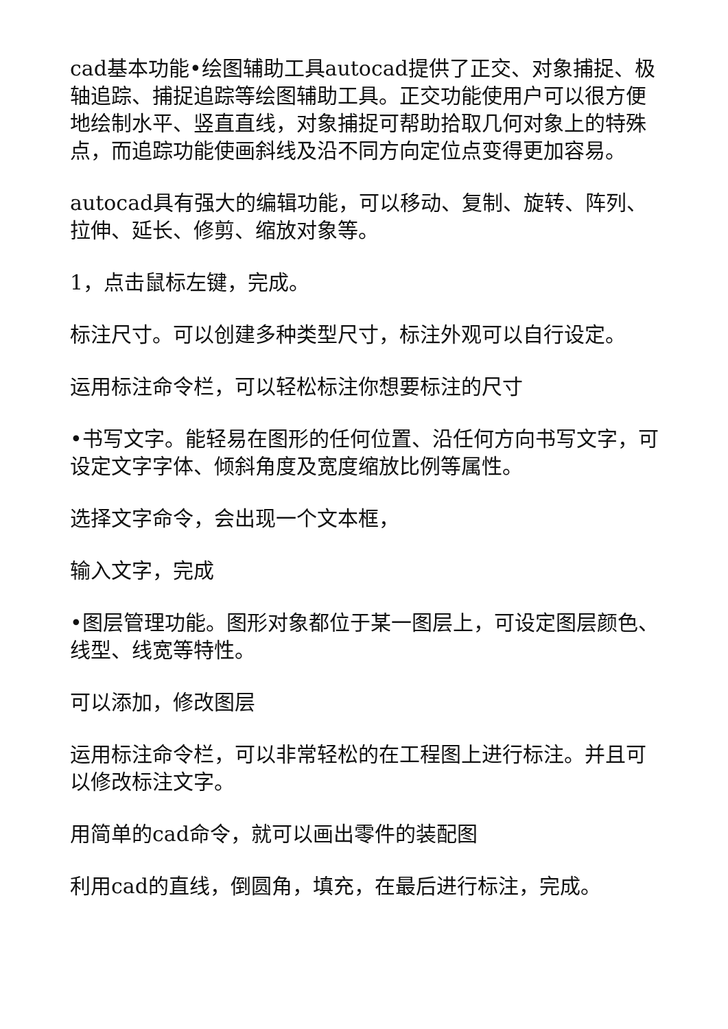cad基本功能•绘图辅助工具autocad提供了正交、对象捕捉、极轴追踪、捕捉追踪等绘图辅助工具。正交功能使用户可以很方便地绘制水平、竖直直线，对象捕捉可帮助拾取几何对象上的特殊点，而追踪功能使画斜线及沿不同方向定位点变得更加容易。
autocad具有强大的编辑功能，可以移动、复制、旋转、阵列、拉伸、延长、修剪、缩放对象等。
1，点击鼠标左键，完成。
标注尺寸。可以创建多种类型尺寸，标注外观可以自行设定。
运用标注命令栏，可以轻松标注你想要标注的尺寸
•书写文字。能轻易在图形的任何位置、沿任何方向书写文字，可设定文字字体、倾斜角度及宽度缩放比例等属性。
选择文字命令，会出现一个文本框，
输入文字，完成
•图层管理功能。图形对象都位于某一图层上，可设定图层颜色、线型、线宽等特性。
可以添加，修改图层
运用标注命令栏，可以非常轻松的在工程图上进行标注。并且可以修改标注文字。
用简单的cad命令，就可以画出零件的装配图
利用cad的直线，倒圆角，填充，在最后进行标注，完成。